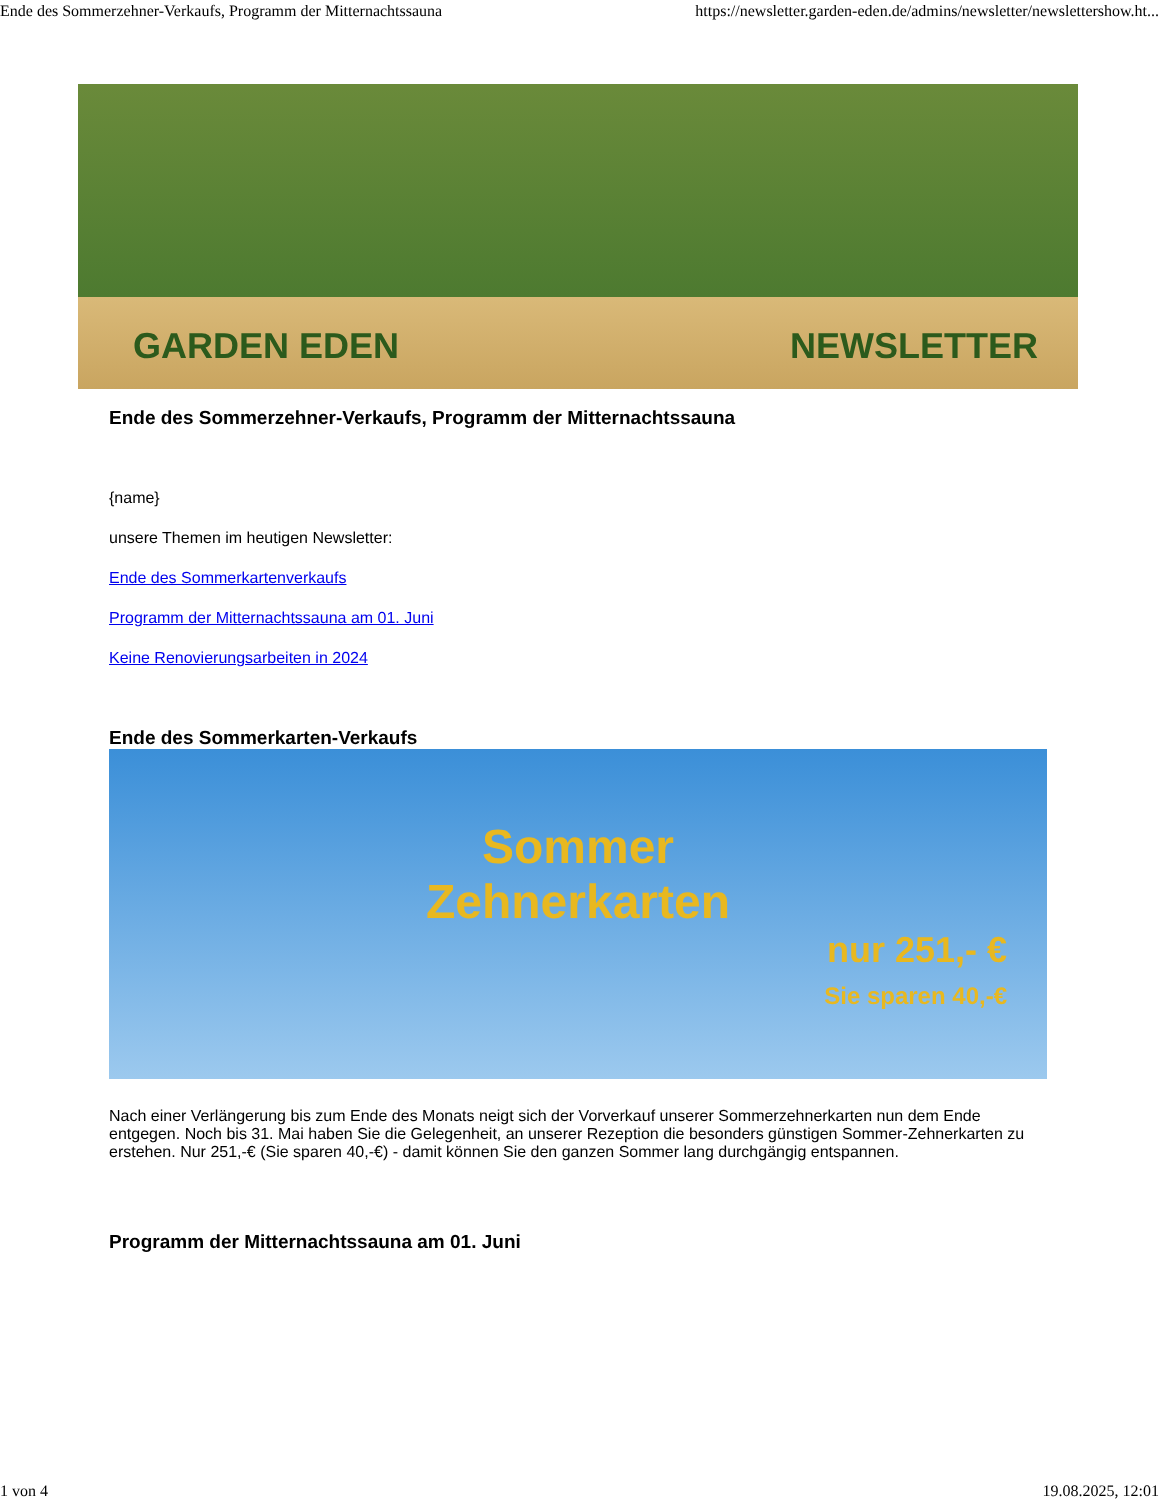Ende des Sommerzehner-Verkaufs, Programm der Mitternachtssauna https://newsletter.garden-eden.de/admins/newsletter/newslettershow.ht...
GARDEN EDEN NEWSLETTER
Ende des Sommerzehner-Verkaufs, Programm der Mitternachtssauna
{name}
unsere Themen im heutigen Newsletter:
Ende des Sommerkartenverkaufs
Programm der Mitternachtssauna am 01. Juni
Keine Renovierungsarbeiten in 2024
Ende des Sommerkarten-Verkaufs
Sommer
Zehnerkarten
nur 251,- €
Sie sparen 40,-€
Nach einer Verlängerung bis zum Ende des Monats neigt sich der Vorverkauf unserer Sommerzehnerkarten nun dem Ende entgegen. Noch bis 31. Mai haben Sie die Gelegenheit, an unserer Rezeption die besonders günstigen Sommer-Zehnerkarten zu erstehen. Nur 251,-€ (Sie sparen 40,-€) - damit können Sie den ganzen Sommer lang durchgängig entspannen.
Programm der Mitternachtssauna am 01. Juni
1 von 4 19.08.2025, 12:01